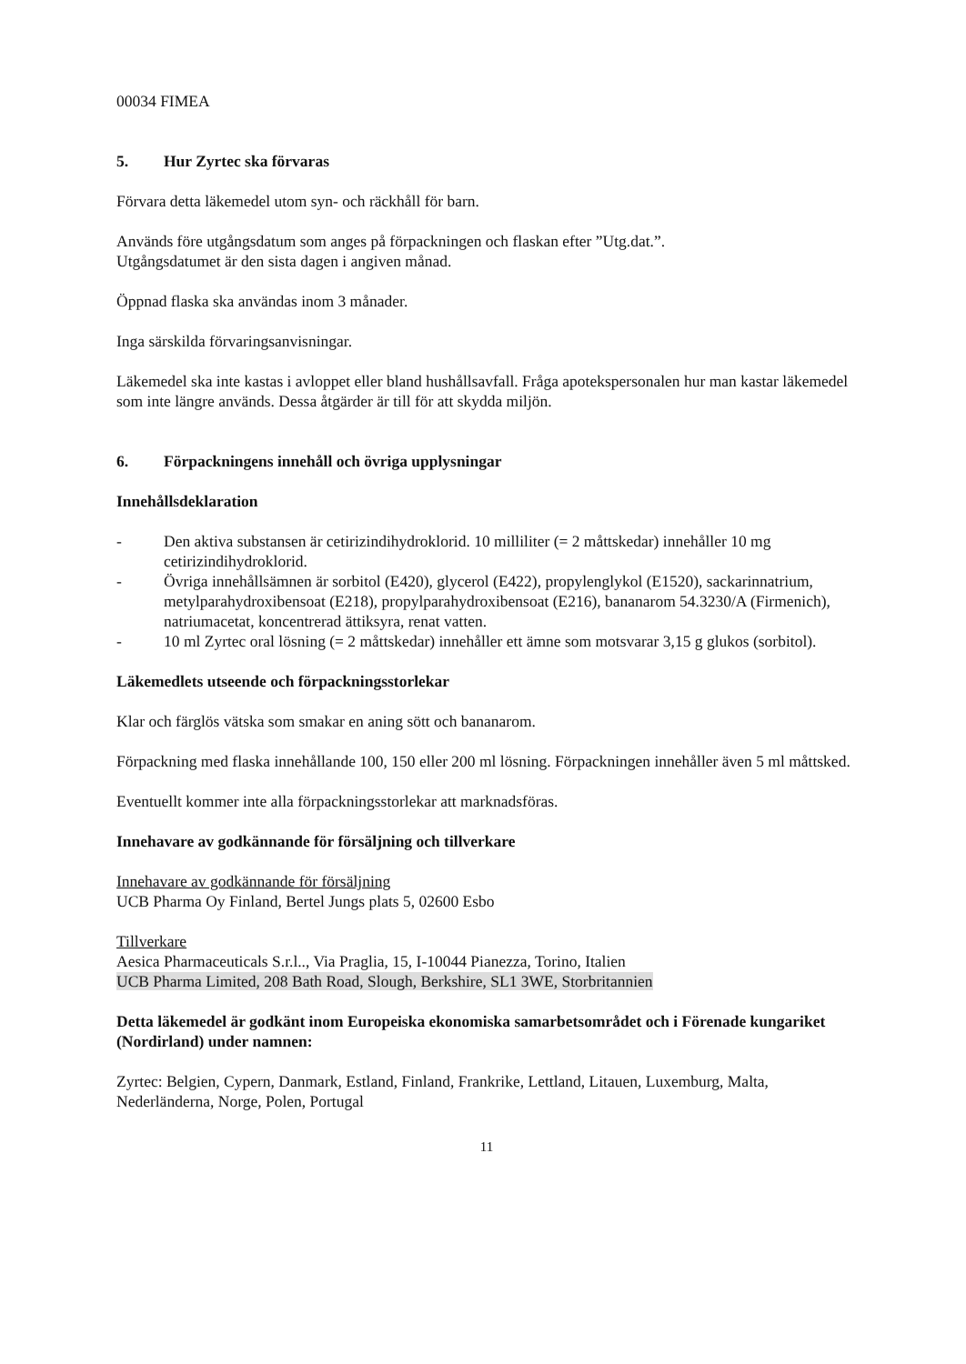00034 FIMEA
5. Hur Zyrtec ska förvaras
Förvara detta läkemedel utom syn- och räckhåll för barn.
Används före utgångsdatum som anges på förpackningen och flaskan efter ”Utg.dat.”.
Utgångsdatumet är den sista dagen i angiven månad.
Öppnad flaska ska användas inom 3 månader.
Inga särskilda förvaringsanvisningar.
Läkemedel ska inte kastas i avloppet eller bland hushållsavfall. Fråga apotekspersonalen hur man kastar läkemedel som inte längre används. Dessa åtgärder är till för att skydda miljön.
6. Förpackningens innehåll och övriga upplysningar
Innehållsdeklaration
- Den aktiva substansen är cetirizindihydroklorid. 10 milliliter (= 2 måttskedar) innehåller 10 mg cetirizindihydroklorid.
- Övriga innehållsämnen är sorbitol (E420), glycerol (E422), propylenglykol (E1520), sackarinnatrium, metylparahydroxibensoat (E218), propylparahydroxibensoat (E216), bananarom 54.3230/A (Firmenich), natriumacetat, koncentrerad ättiksyra, renat vatten.
- 10 ml Zyrtec oral lösning (= 2 måttskedar) innehåller ett ämne som motsvarar 3,15 g glukos (sorbitol).
Läkemedlets utseende och förpackningsstorlekar
Klar och färglös vätska som smakar en aning sött och bananarom.
Förpackning med flaska innehållande 100, 150 eller 200 ml lösning. Förpackningen innehåller även 5 ml måttsked.
Eventuellt kommer inte alla förpackningsstorlekar att marknadsföras.
Innehavare av godkännande för försäljning och tillverkare
Innehavare av godkännande för försäljning
UCB Pharma Oy Finland, Bertel Jungs plats 5, 02600 Esbo
Tillverkare
Aesica Pharmaceuticals S.r.l.., Via Praglia, 15, I-10044 Pianezza, Torino, Italien
UCB Pharma Limited, 208 Bath Road, Slough, Berkshire, SL1 3WE, Storbritannien
Detta läkemedel är godkänt inom Europeiska ekonomiska samarbetsområdet och i Förenade kungariket (Nordirland) under namnen:
Zyrtec: Belgien, Cypern, Danmark, Estland, Finland, Frankrike, Lettland, Litauen, Luxemburg, Malta, Nederländerna, Norge, Polen, Portugal
11